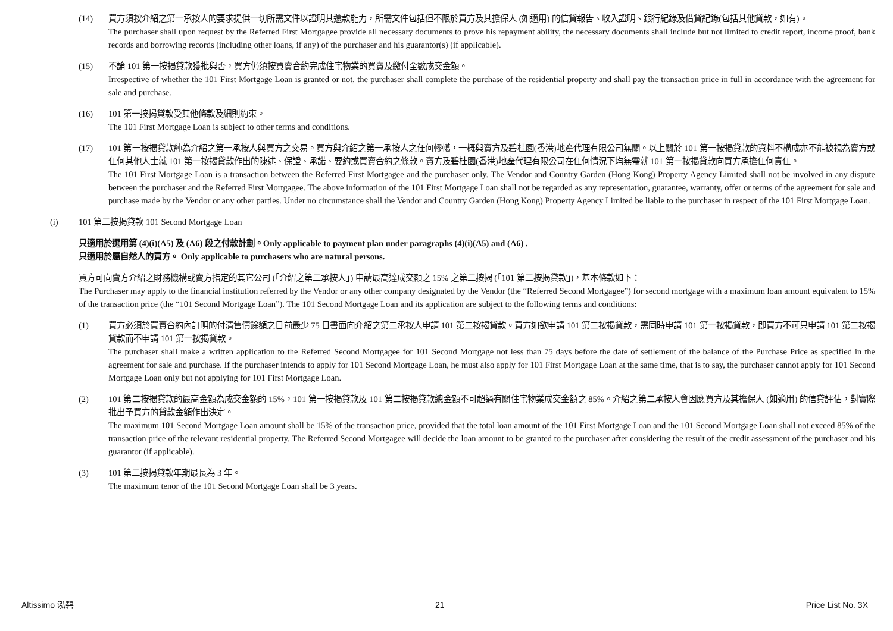(14) 買方須按介紹之第一承按人的要求提供一切所需文件以證明其還款能力，所需文件包括但不限於買方及其擔保人 (如適用) 的信貸報告、收入證明、銀行紀錄及借貸紀錄(包括其他貸款，如有)。
The purchaser shall upon request by the Referred First Mortgagee provide all necessary documents to prove his repayment ability, the necessary documents shall include but not limited to credit report, income proof, bank records and borrowing records (including other loans, if any) of the purchaser and his guarantor(s) (if applicable).
(15) 不論 101 第一按揭貸款獲批與否，買方仍須按買賣合約完成住宅物業的買賣及繳付全數成交金額。
Irrespective of whether the 101 First Mortgage Loan is granted or not, the purchaser shall complete the purchase of the residential property and shall pay the transaction price in full in accordance with the agreement for sale and purchase.
(16) 101 第一按揭貸款受其他條款及細則約束。
The 101 First Mortgage Loan is subject to other terms and conditions.
(17) 101 第一按揭貸款純為介紹之第一承按人與買方之交易。買方與介紹之第一承按人之任何轇轕，一概與賣方及碧桂園(香港)地產代理有限公司無關。以上關於 101 第一按揭貸款的資料不構成亦不能被視為賣方或任何其他人士就 101 第一按揭貸款作出的陳述、保證、承諾、要約或買賣合約之條款。賣方及碧桂園(香港)地產代理有限公司在任何情況下均無需就 101 第一按揭貸款向買方承擔任何責任。
The 101 First Mortgage Loan is a transaction between the Referred First Mortgagee and the purchaser only. The Vendor and Country Garden (Hong Kong) Property Agency Limited shall not be involved in any dispute between the purchaser and the Referred First Mortgagee. The above information of the 101 First Mortgage Loan shall not be regarded as any representation, guarantee, warranty, offer or terms of the agreement for sale and purchase made by the Vendor or any other parties. Under no circumstance shall the Vendor and Country Garden (Hong Kong) Property Agency Limited be liable to the purchaser in respect of the 101 First Mortgage Loan.
(i) 101 第二按揭貸款 101 Second Mortgage Loan
只適用於選用第 (4)(i)(A5) 及 (A6) 段之付款計劃。Only applicable to payment plan under paragraphs (4)(i)(A5) and (A6) .
只適用於屬自然人的買方。 Only applicable to purchasers who are natural persons.
買方可向賣方介紹之財務機構或賣方指定的其它公司 (「介紹之第二承按人」) 申請最高達成交額之 15% 之第二按揭 (「101 第二按揭貸款」)，基本條款如下：
The Purchaser may apply to the financial institution referred by the Vendor or any other company designated by the Vendor (the “Referred Second Mortgagee”) for second mortgage with a maximum loan amount equivalent to 15% of the transaction price (the “101 Second Mortgage Loan”). The 101 Second Mortgage Loan and its application are subject to the following terms and conditions:
(1) 買方必須於買賣合約內訂明的付清售價餘額之日前最少 75 日書面向介紹之第二承按人申請 101 第二按揭貸款。買方如欲申請 101 第二按揭貸款，需同時申請 101 第一按揭貸款，即買方不可只申請 101 第二按揭貸款而不申請 101 第一按揭貸款。
The purchaser shall make a written application to the Referred Second Mortgagee for 101 Second Mortgage not less than 75 days before the date of settlement of the balance of the Purchase Price as specified in the agreement for sale and purchase. If the purchaser intends to apply for 101 Second Mortgage Loan, he must also apply for 101 First Mortgage Loan at the same time, that is to say, the purchaser cannot apply for 101 Second Mortgage Loan only but not applying for 101 First Mortgage Loan.
(2) 101 第二按揭貸款的最高金額為成交金額的 15%，101 第一按揭貸款及 101 第二按揭貸款總金額不可超過有關住宅物業成交金額之 85%。介紹之第二承按人會因應買方及其擔保人 (如適用) 的信貸評估，對實際批出予買方的貸款金額作出決定。
The maximum 101 Second Mortgage Loan amount shall be 15% of the transaction price, provided that the total loan amount of the 101 First Mortgage Loan and the 101 Second Mortgage Loan shall not exceed 85% of the transaction price of the relevant residential property. The Referred Second Mortgagee will decide the loan amount to be granted to the purchaser after considering the result of the credit assessment of the purchaser and his guarantor (if applicable).
(3) 101 第二按揭貸款年期最長為 3 年。
The maximum tenor of the 101 Second Mortgage Loan shall be 3 years.
Altissimo 泓碧 21 Price List No. 3X